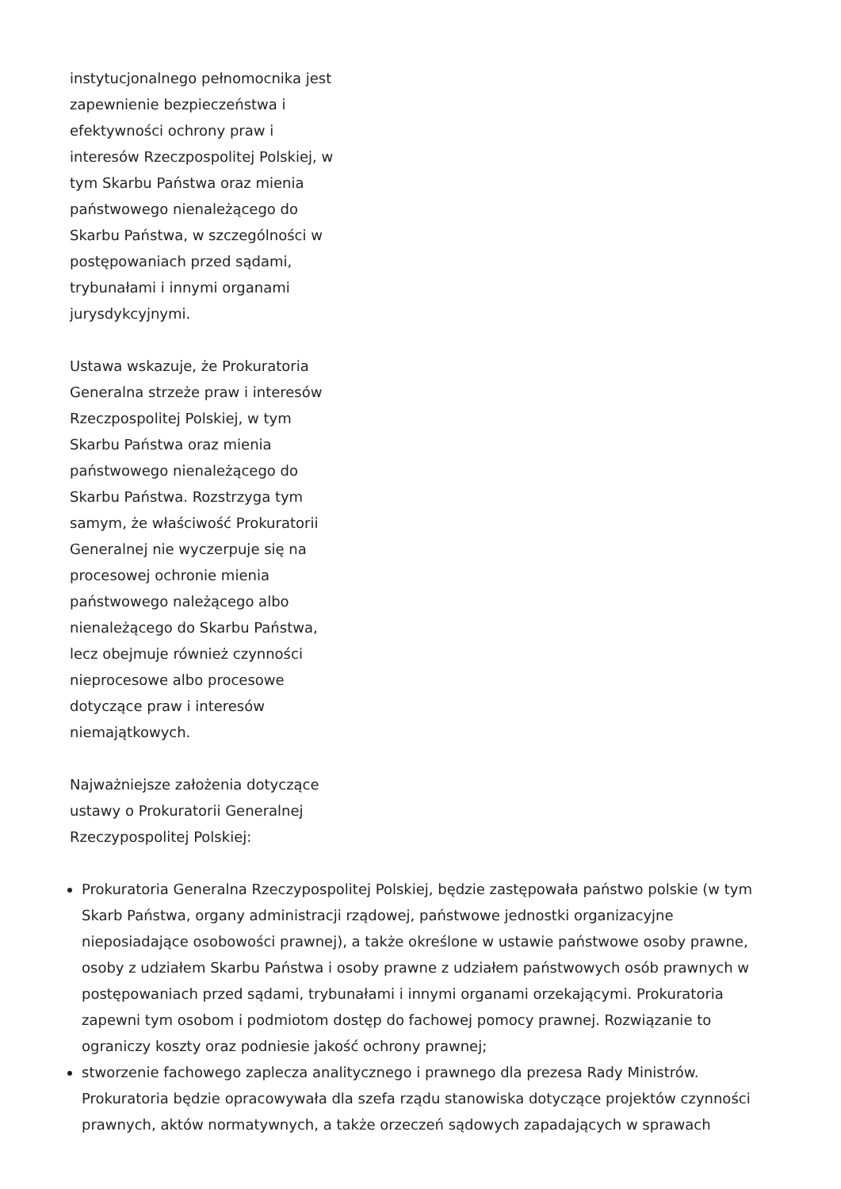instytucjonalnego pełnomocnika jest zapewnienie bezpieczeństwa i efektywności ochrony praw i interesów Rzeczpospolitej Polskiej, w tym Skarbu Państwa oraz mienia państwowego nienależącego do Skarbu Państwa, w szczególności w postępowaniach przed sądami, trybunałami i innymi organami jurysdykcyjnymi.
Ustawa wskazuje, że Prokuratoria Generalna strzeże praw i interesów Rzeczpospolitej Polskiej, w tym Skarbu Państwa oraz mienia państwowego nienależącego do Skarbu Państwa. Rozstrzyga tym samym, że właściwość Prokuratorii Generalnej nie wyczerpuje się na procesowej ochronie mienia państwowego należącego albo nienależącego do Skarbu Państwa, lecz obejmuje również czynności nieprocesowe albo procesowe dotyczące praw i interesów niemajątkowych.
Najważniejsze założenia dotyczące ustawy o Prokuratorii Generalnej Rzeczypospolitej Polskiej:
Prokuratoria Generalna Rzeczypospolitej Polskiej, będzie zastępowała państwo polskie (w tym Skarb Państwa, organy administracji rządowej, państwowe jednostki organizacyjne nieposiadające osobowości prawnej), a także określone w ustawie państwowe osoby prawne, osoby z udziałem Skarbu Państwa i osoby prawne z udziałem państwowych osób prawnych w postępowaniach przed sądami, trybunałami i innymi organami orzekającymi. Prokuratoria zapewni tym osobom i podmiotom dostęp do fachowej pomocy prawnej. Rozwiązanie to ograniczy koszty oraz podniesie jakość ochrony prawnej;
stworzenie fachowego zaplecza analitycznego i prawnego dla prezesa Rady Ministrów. Prokuratoria będzie opracowywała dla szefa rządu stanowiska dotyczące projektów czynności prawnych, aktów normatywnych, a także orzeczeń sądowych zapadających w sprawach